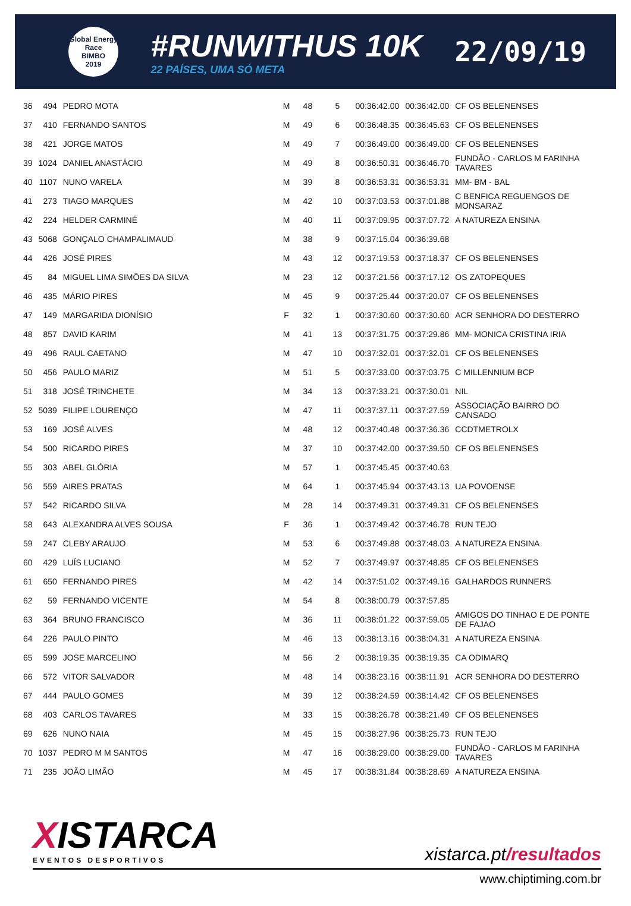Global Energy Race
BIMBO
2019
#RUNWITHUS 10K
22 PAÍSES, UMA SÓ META
22/09/19
| 36 | 494 | PEDRO MOTA | M | 48 | 5 | 00:36:42.00 | 00:36:42.00 | CF OS BELENENSES |
| 37 | 410 | FERNANDO SANTOS | M | 49 | 6 | 00:36:48.35 | 00:36:45.63 | CF OS BELENENSES |
| 38 | 421 | JORGE MATOS | M | 49 | 7 | 00:36:49.00 | 00:36:49.00 | CF OS BELENENSES |
| 39 | 1024 | DANIEL ANASTÁCIO | M | 49 | 8 | 00:36:50.31 | 00:36:46.70 | FUNDÃO - CARLOS M FARINHA TAVARES |
| 40 | 1107 | NUNO VARELA | M | 39 | 8 | 00:36:53.31 | 00:36:53.31 | MM- BM - BAL |
| 41 | 273 | TIAGO MARQUES | M | 42 | 10 | 00:37:03.53 | 00:37:01.88 | C BENFICA REGUENGOS DE MONSARAZ |
| 42 | 224 | HELDER CARMINÉ | M | 40 | 11 | 00:37:09.95 | 00:37:07.72 | A NATUREZA ENSINA |
| 43 | 5068 | GONÇALO CHAMPALIMAUD | M | 38 | 9 | 00:37:15.04 | 00:36:39.68 | |
| 44 | 426 | JOSÉ PIRES | M | 43 | 12 | 00:37:19.53 | 00:37:18.37 | CF OS BELENENSES |
| 45 | 84 | MIGUEL LIMA SIMÕES DA SILVA | M | 23 | 12 | 00:37:21.56 | 00:37:17.12 | OS ZATOPEQUES |
| 46 | 435 | MÁRIO PIRES | M | 45 | 9 | 00:37:25.44 | 00:37:20.07 | CF OS BELENENSES |
| 47 | 149 | MARGARIDA DIONÍSIO | F | 32 | 1 | 00:37:30.60 | 00:37:30.60 | ACR SENHORA DO DESTERRO |
| 48 | 857 | DAVID KARIM | M | 41 | 13 | 00:37:31.75 | 00:37:29.86 | MM- MONICA CRISTINA IRIA |
| 49 | 496 | RAUL CAETANO | M | 47 | 10 | 00:37:32.01 | 00:37:32.01 | CF OS BELENENSES |
| 50 | 456 | PAULO MARIZ | M | 51 | 5 | 00:37:33.00 | 00:37:03.75 | C MILLENNIUM BCP |
| 51 | 318 | JOSÉ TRINCHETE | M | 34 | 13 | 00:37:33.21 | 00:37:30.01 | NIL |
| 52 | 5039 | FILIPE LOURENÇO | M | 47 | 11 | 00:37:37.11 | 00:37:27.59 | ASSOCIAÇÃO BAIRRO DO CANSADO |
| 53 | 169 | JOSÉ ALVES | M | 48 | 12 | 00:37:40.48 | 00:37:36.36 | CCDTMETROLX |
| 54 | 500 | RICARDO PIRES | M | 37 | 10 | 00:37:42.00 | 00:37:39.50 | CF OS BELENENSES |
| 55 | 303 | ABEL GLÓRIA | M | 57 | 1 | 00:37:45.45 | 00:37:40.63 | |
| 56 | 559 | AIRES PRATAS | M | 64 | 1 | 00:37:45.94 | 00:37:43.13 | UA POVOENSE |
| 57 | 542 | RICARDO SILVA | M | 28 | 14 | 00:37:49.31 | 00:37:49.31 | CF OS BELENENSES |
| 58 | 643 | ALEXANDRA ALVES SOUSA | F | 36 | 1 | 00:37:49.42 | 00:37:46.78 | RUN TEJO |
| 59 | 247 | CLEBY ARAUJO | M | 53 | 6 | 00:37:49.88 | 00:37:48.03 | A NATUREZA ENSINA |
| 60 | 429 | LUÍS LUCIANO | M | 52 | 7 | 00:37:49.97 | 00:37:48.85 | CF OS BELENENSES |
| 61 | 650 | FERNANDO PIRES | M | 42 | 14 | 00:37:51.02 | 00:37:49.16 | GALHARDOS RUNNERS |
| 62 | 59 | FERNANDO VICENTE | M | 54 | 8 | 00:38:00.79 | 00:37:57.85 | |
| 63 | 364 | BRUNO FRANCISCO | M | 36 | 11 | 00:38:01.22 | 00:37:59.05 | AMIGOS DO TINHAO E DE PONTE DE FAJAO |
| 64 | 226 | PAULO PINTO | M | 46 | 13 | 00:38:13.16 | 00:38:04.31 | A NATUREZA ENSINA |
| 65 | 599 | JOSE MARCELINO | M | 56 | 2 | 00:38:19.35 | 00:38:19.35 | CA ODIMARQ |
| 66 | 572 | VITOR SALVADOR | M | 48 | 14 | 00:38:23.16 | 00:38:11.91 | ACR SENHORA DO DESTERRO |
| 67 | 444 | PAULO GOMES | M | 39 | 12 | 00:38:24.59 | 00:38:14.42 | CF OS BELENENSES |
| 68 | 403 | CARLOS TAVARES | M | 33 | 15 | 00:38:26.78 | 00:38:21.49 | CF OS BELENENSES |
| 69 | 626 | NUNO NAIA | M | 45 | 15 | 00:38:27.96 | 00:38:25.73 | RUN TEJO |
| 70 | 1037 | PEDRO M M SANTOS | M | 47 | 16 | 00:38:29.00 | 00:38:29.00 | FUNDÃO - CARLOS M FARINHA TAVARES |
| 71 | 235 | JOÃO LIMÃO | M | 45 | 17 | 00:38:31.84 | 00:38:28.69 | A NATUREZA ENSINA |
XISTARCA
EVENTOS DESPORTIVOS
xistarca.pt/resultados
www.chiptiming.com.br